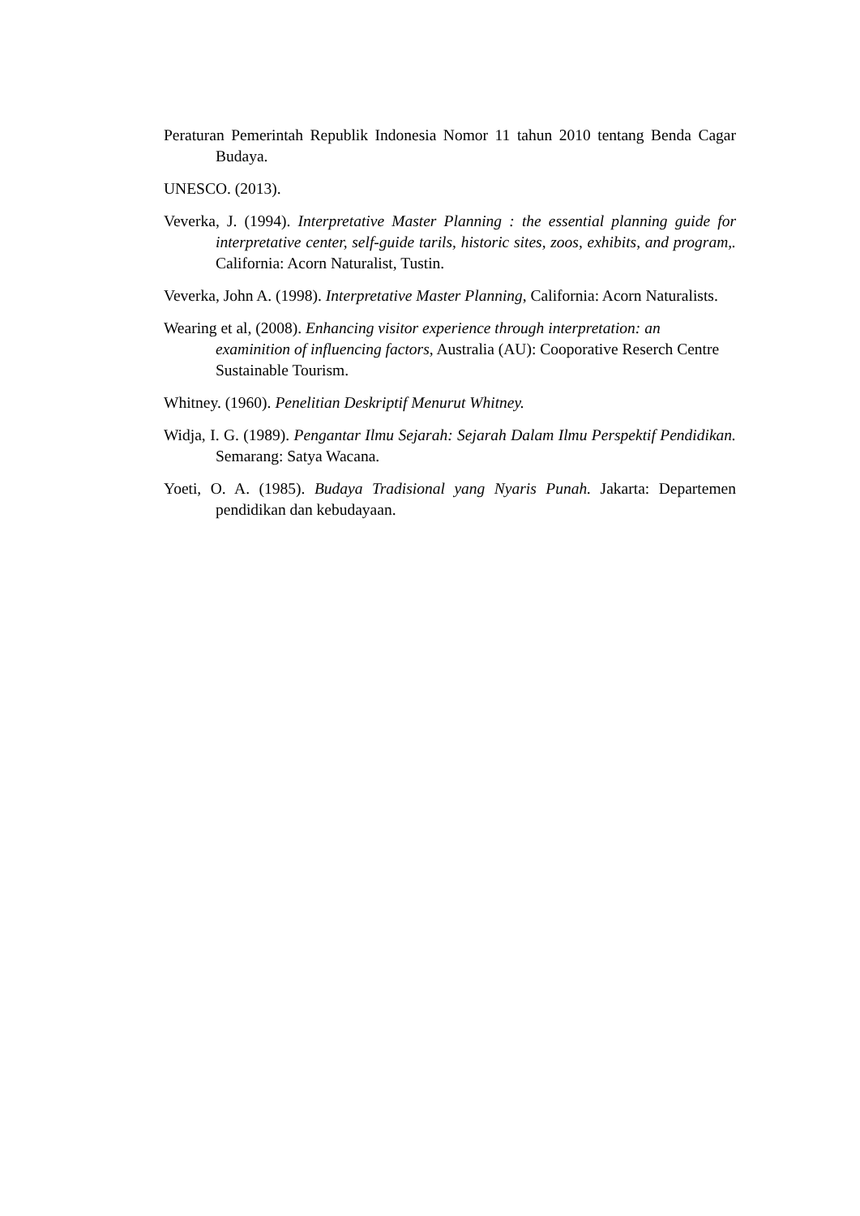Peraturan Pemerintah Republik Indonesia Nomor 11 tahun 2010 tentang Benda Cagar Budaya.
UNESCO. (2013).
Veverka, J. (1994). Interpretative Master Planning : the essential planning guide for interpretative center, self-guide tarils, historic sites, zoos, exhibits, and program,. California: Acorn Naturalist, Tustin.
Veverka, John A. (1998). Interpretative Master Planning, California: Acorn Naturalists.
Wearing et al, (2008). Enhancing visitor experience through interpretation: an examinition of influencing factors, Australia (AU): Cooporative Reserch Centre Sustainable Tourism.
Whitney. (1960). Penelitian Deskriptif Menurut Whitney.
Widja, I. G. (1989). Pengantar Ilmu Sejarah: Sejarah Dalam Ilmu Perspektif Pendidikan. Semarang: Satya Wacana.
Yoeti, O. A. (1985). Budaya Tradisional yang Nyaris Punah. Jakarta: Departemen pendidikan dan kebudayaan.